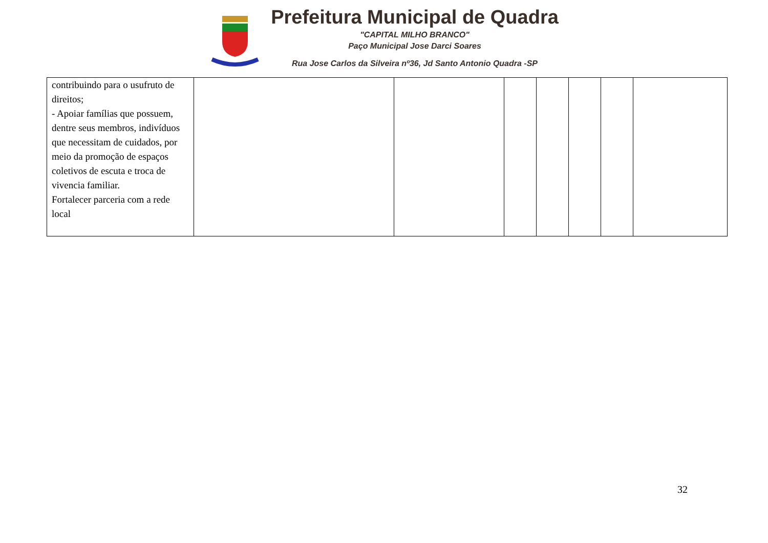Prefeitura Municipal de Quadra
"CAPITAL MILHO BRANCO"
Paço Municipal Jose Darci Soares
Rua Jose Carlos da Silveira nº36, Jd Santo Antonio Quadra -SP
| contribuindo para o usufruto de direitos; - Apoiar famílias que possuem, dentre seus membros, indivíduos que necessitam de cuidados, por meio da promoção de espaços coletivos de escuta e troca de vivencia familiar. Fortalecer parceria com a rede local | | | | | | | |
32